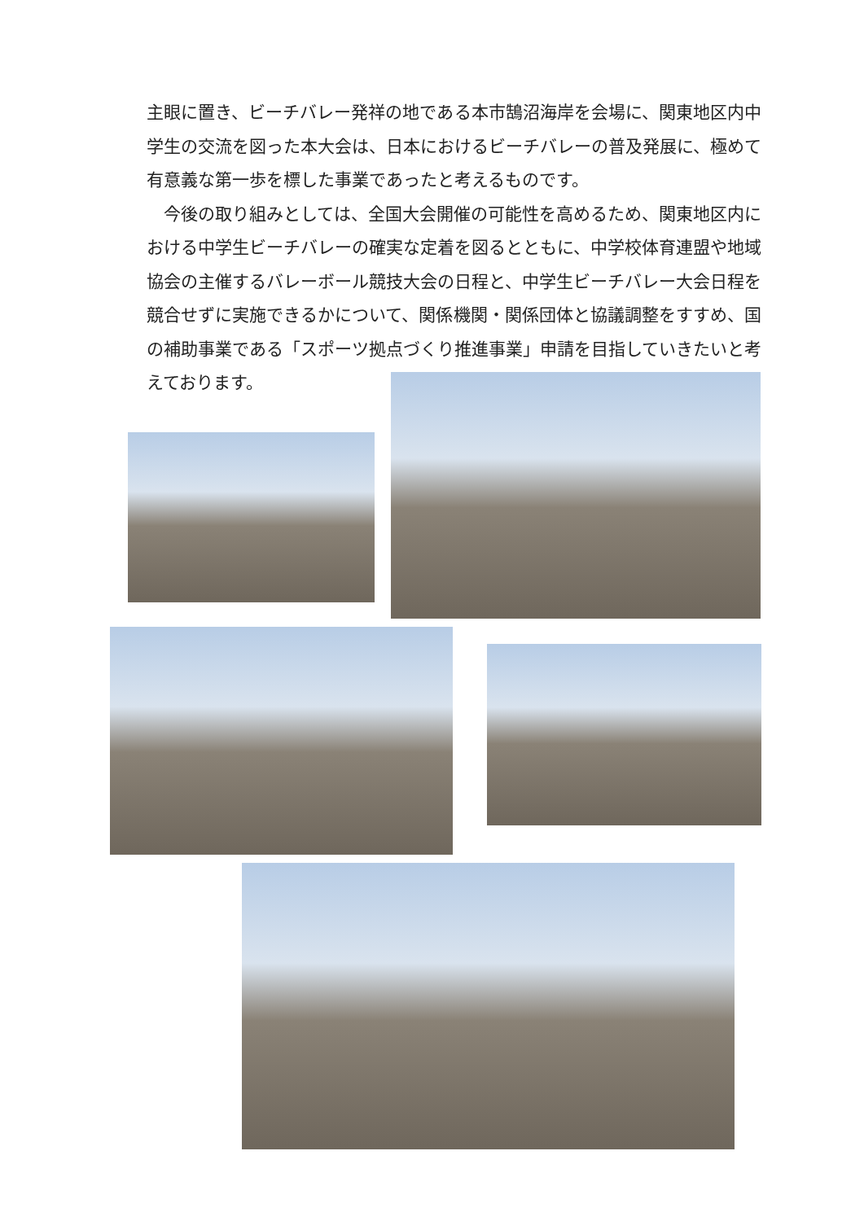主眼に置き、ビーチバレー発祥の地である本市鵠沼海岸を会場に、関東地区内中学生の交流を図った本大会は、日本におけるビーチバレーの普及発展に、極めて有意義な第一歩を標した事業であったと考えるものです。
　今後の取り組みとしては、全国大会開催の可能性を高めるため、関東地区内における中学生ビーチバレーの確実な定着を図るとともに、中学校体育連盟や地域協会の主催するバレーボール競技大会の日程と、中学生ビーチバレー大会日程を競合せずに実施できるかについて、関係機関・関係団体と協議調整をすすめ、国の補助事業である「スポーツ拠点づくり推進事業」申請を目指していきたいと考えております。